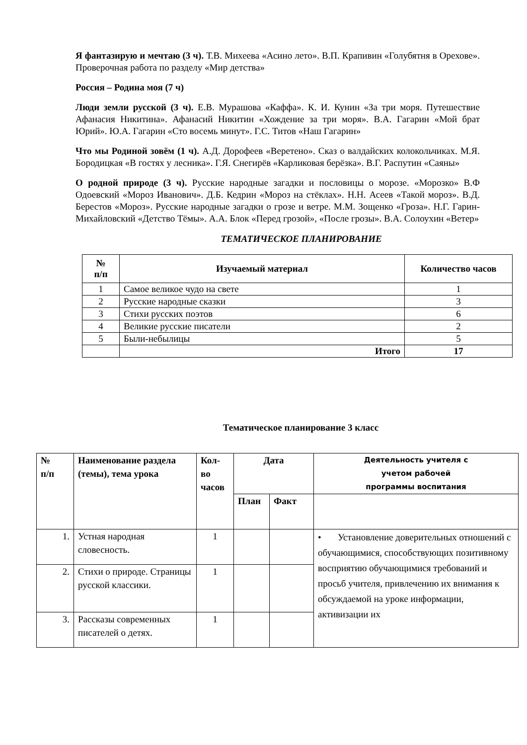Я фантазирую и мечтаю (3 ч). Т.В. Михеева «Асино лето». В.П. Крапивин «Голубятня в Орехове». Проверочная работа по разделу «Мир детства»
Россия – Родина моя (7 ч)
Люди земли русской (3 ч). Е.В. Мурашова «Каффа». К. И. Кунин «За три моря. Путешествие Афанасия Никитина». Афанасий Никитин «Хождение за три моря». В.А. Гагарин «Мой брат Юрий». Ю.А. Гагарин «Сто восемь минут». Г.С. Титов «Наш Гагарин»
Что мы Родиной зовём (1 ч). А.Д. Дорофеев «Веретено». Сказ о валдайских колокольчиках. М.Я. Бородицкая «В гостях у лесника». Г.Я. Снегирёв «Карликовая берёзка». В.Г. Распутин «Саяны»
О родной природе (3 ч). Русские народные загадки и пословицы о морозе. «Морозко» В.Ф Одоевский «Мороз Иванович». Д.Б. Кедрин «Мороз на стёклах». Н.Н. Асеев «Такой мороз». В.Д. Берестов «Мороз». Русские народные загадки о грозе и ветре. М.М. Зощенко «Гроза». Н.Г. Гарин-Михайловский «Детство Тёмы». А.А. Блок «Перед грозой», «После грозы». В.А. Солоухин «Ветер»
ТЕМАТИЧЕСКОЕ ПЛАНИРОВАНИЕ
| № п/п | Изучаемый материал | Количество часов |
| --- | --- | --- |
| 1 | Самое великое чудо на свете | 1 |
| 2 | Русские народные сказки | 3 |
| 3 | Стихи русских поэтов | 6 |
| 4 | Великие русские писатели | 2 |
| 5 | Были-небылицы | 5 |
| | Итого | 17 |
Тематическое планирование 3 класс
| № п/п | Наименование раздела (темы), тема урока | Кол-во часов | Дата | | Деятельность учителя с учетом рабочей программы воспитания |
| --- | --- | --- | --- | --- | --- |
| | | | План | Факт | |
| 1. | Устная народная словесность. | 1 | | | • Установление доверительных отношений с обучающимися, способствующих позитивному восприятию обучающимися требований и просьб учителя, привлечению их внимания к обсуждаемой на уроке информации, активизации их |
| 2. | Стихи о природе. Страницы русской классики. | 1 | | | |
| 3. | Рассказы современных писателей о детях. | 1 | | | |